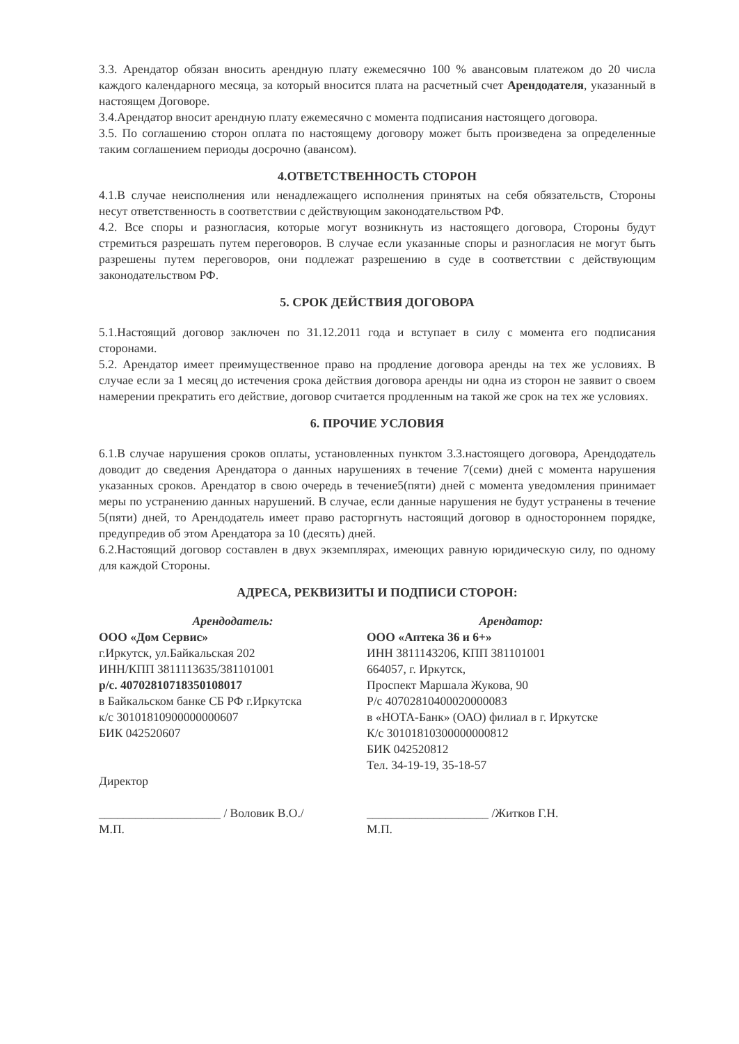3.3. Арендатор обязан вносить арендную плату ежемесячно 100 % авансовым платежом до 20 числа каждого календарного месяца, за который вносится плата на расчетный счет Арендодателя, указанный в настоящем Договоре.
3.4.Арендатор вносит арендную плату ежемесячно с момента подписания настоящего договора.
3.5. По соглашению сторон оплата по настоящему договору может быть произведена за определенные таким соглашением периоды досрочно (авансом).
4.ОТВЕТСТВЕННОСТЬ СТОРОН
4.1.В случае неисполнения или ненадлежащего исполнения принятых на себя обязательств, Стороны несут ответственность в соответствии с действующим законодательством РФ.
4.2. Все споры и разногласия, которые могут возникнуть из настоящего договора, Стороны будут стремиться разрешать путем переговоров. В случае если указанные споры и разногласия не могут быть разрешены путем переговоров, они подлежат разрешению в суде в соответствии с действующим законодательством РФ.
5. СРОК ДЕЙСТВИЯ ДОГОВОРА
5.1.Настоящий договор заключен по 31.12.2011 года и вступает в силу с момента его подписания сторонами.
5.2. Арендатор имеет преимущественное право на продление договора аренды на тех же условиях. В случае если за 1 месяц до истечения срока действия договора аренды ни одна из сторон не заявит о своем намерении прекратить его действие, договор считается продленным на такой же срок на тех же условиях.
6. ПРОЧИЕ УСЛОВИЯ
6.1.В случае нарушения сроков оплаты, установленных пунктом 3.3.настоящего договора, Арендодатель доводит до сведения Арендатора о данных нарушениях в течение 7(семи) дней с момента нарушения указанных сроков. Арендатор в свою очередь в течение5(пяти) дней с момента уведомления принимает меры по устранению данных нарушений. В случае, если данные нарушения не будут устранены в течение 5(пяти) дней, то Арендодатель имеет право расторгнуть настоящий договор в одностороннем порядке, предупредив об этом Арендатора за 10 (десять) дней.
6.2.Настоящий договор составлен в двух экземплярах, имеющих равную юридическую силу, по одному для каждой Стороны.
АДРЕСА, РЕКВИЗИТЫ И ПОДПИСИ СТОРОН:
Арендодатель:
ООО «Дом Сервис»
г.Иркутск, ул.Байкальская 202
ИНН/КПП 3811113635/381101001
р/с. 40702810718350108017
в Байкальском банке СБ РФ г.Иркутска
к/с 30101810900000000607
БИК 042520607
Директор
____________________ / Воловик В.О./
М.П.
Арендатор:
ООО «Аптека 36 и 6+»
ИНН 3811143206, КПП 381101001
664057, г. Иркутск,
Проспект Маршала Жукова, 90
Р/с 40702810400020000083
в «НОТА-Банк» (ОАО) филиал в г. Иркутске
К/с 30101810300000000812
БИК 042520812
Тел. 34-19-19, 35-18-57
____________________ /Житков Г.Н.
М.П.